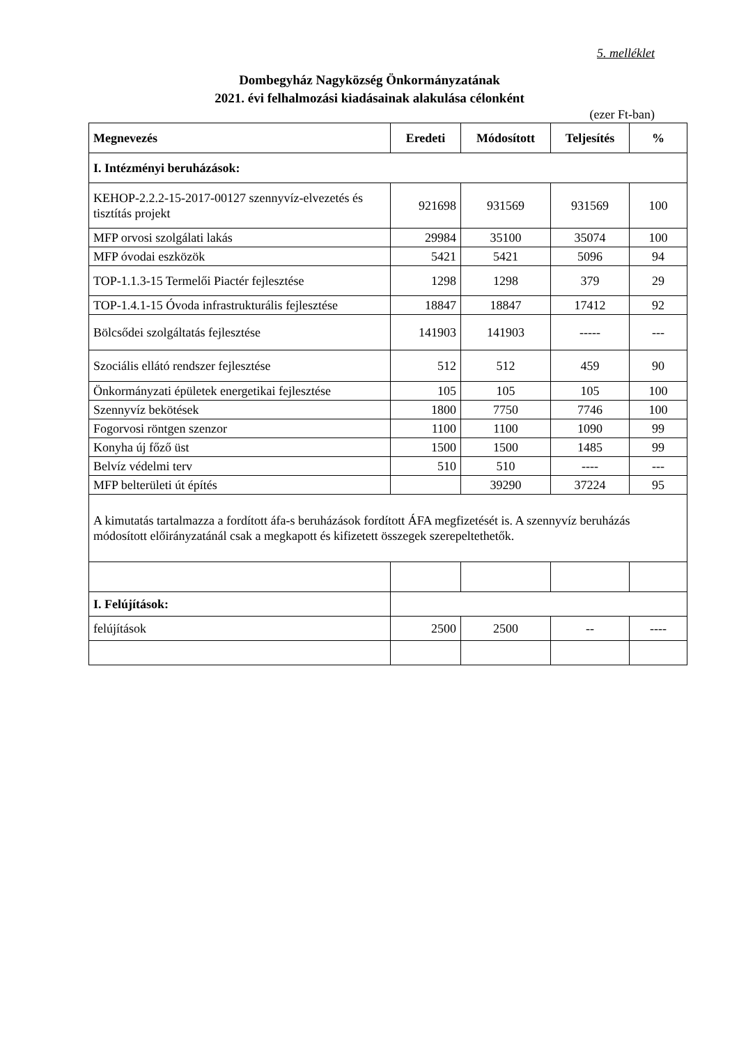5. melléklet
Dombegyház Nagyközség Önkormányzatának
2021. évi felhalmozási kiadásainak alakulása célonként
(ezer Ft-ban)
| Megnevezés | Eredeti | Módosított | Teljesítés | % |
| --- | --- | --- | --- | --- |
| I. Intézményi beruházások: | | | | |
| KEHOP-2.2.2-15-2017-00127 szennyvíz-elvezetés és tisztítás projekt | 921698 | 931569 | 931569 | 100 |
| MFP orvosi szolgálati lakás | 29984 | 35100 | 35074 | 100 |
| MFP óvodai eszközök | 5421 | 5421 | 5096 | 94 |
| TOP-1.1.3-15 Termelői Piactér fejlesztése | 1298 | 1298 | 379 | 29 |
| TOP-1.4.1-15 Óvoda infrastrukturális fejlesztése | 18847 | 18847 | 17412 | 92 |
| Bölcsődei szolgáltatás fejlesztése | 141903 | 141903 | ----- | --- |
| Szociális ellátó rendszer fejlesztése | 512 | 512 | 459 | 90 |
| Önkormányzati épületek energetikai fejlesztése | 105 | 105 | 105 | 100 |
| Szennyvíz bekötések | 1800 | 7750 | 7746 | 100 |
| Fogorvosi röntgen szenzor | 1100 | 1100 | 1090 | 99 |
| Konyha új főző üst | 1500 | 1500 | 1485 | 99 |
| Belvíz védelmi terv | 510 | 510 | ---- | --- |
| MFP belterületi út építés | | 39290 | 37224 | 95 |
| A kimutatás tartalmazza a fordított áfa-s beruházások fordított ÁFA megfizetését is. A szennyvíz beruházás módosított előirányzatánál csak a megkapott és kifizetett összegek szerepeltethetők. | | | | |
| I. Felújítások: | | | | |
| felújítások | 2500 | 2500 | -- | ---- |